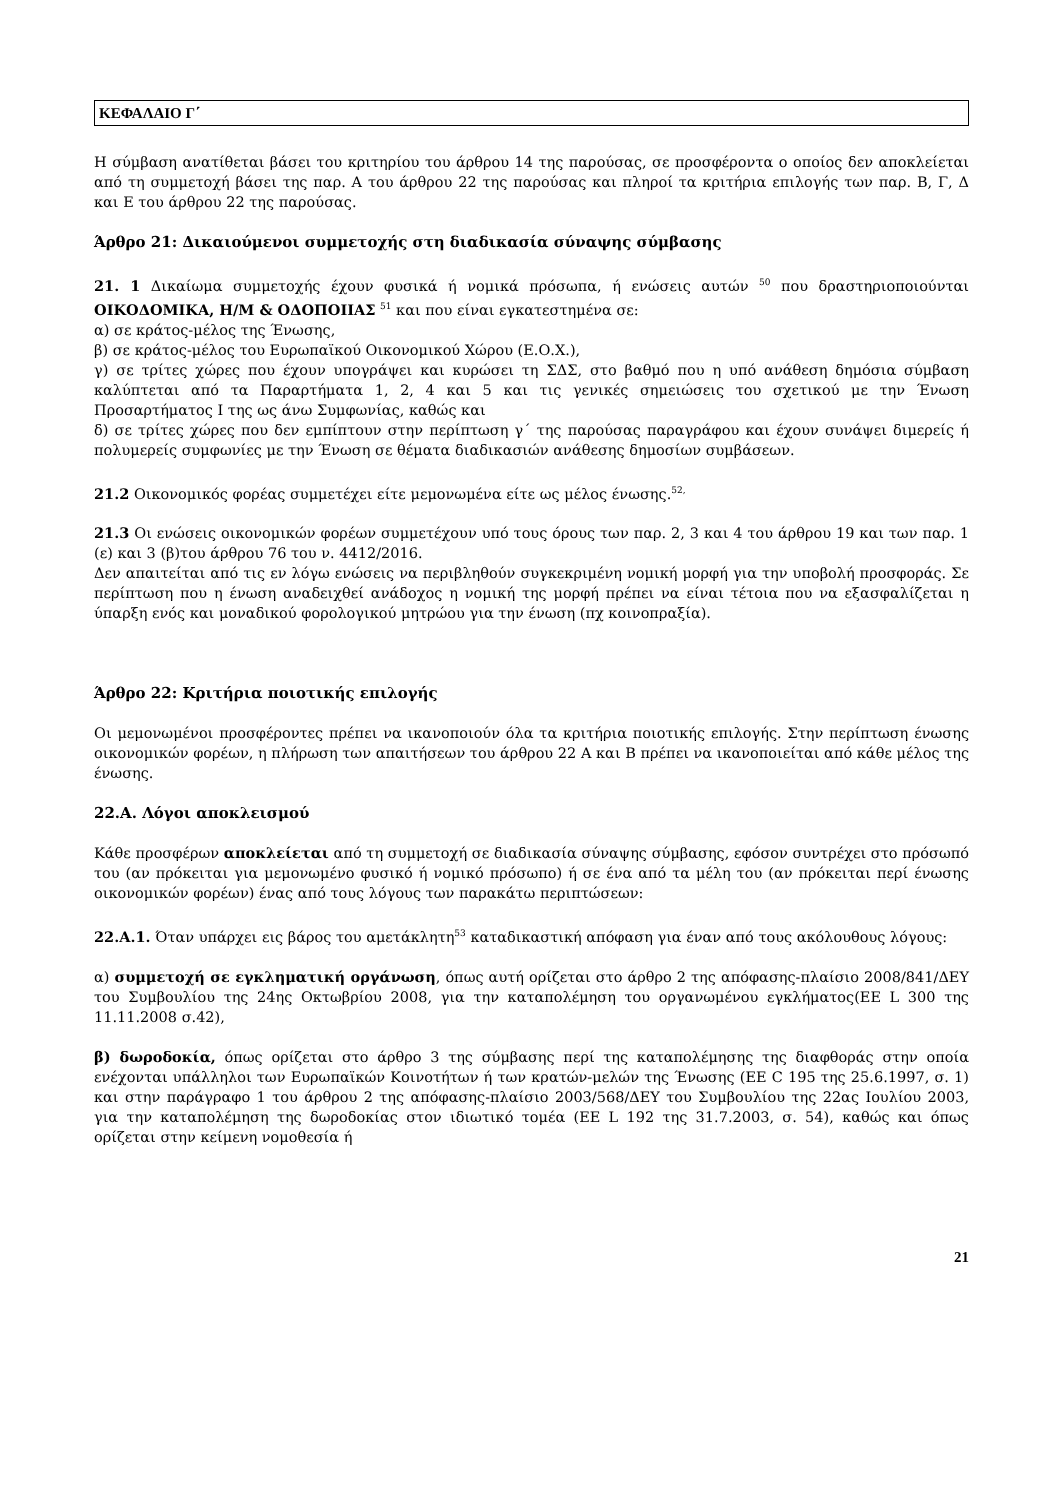ΚΕΦΑΛΑΙΟ Γ΄
Η σύμβαση ανατίθεται βάσει του κριτηρίου του άρθρου 14 της παρούσας, σε προσφέροντα ο οποίος δεν αποκλείεται από τη συμμετοχή βάσει της παρ. Α του άρθρου 22 της παρούσας και πληροί τα κριτήρια επιλογής των παρ. Β, Γ, Δ και Ε του άρθρου 22 της παρούσας.
Άρθρο 21: Δικαιούμενοι συμμετοχής στη διαδικασία σύναψης σύμβασης
21. 1 Δικαίωμα συμμετοχής έχουν φυσικά ή νομικά πρόσωπα, ή ενώσεις αυτών <sup>50</sup> που δραστηριοποιούνται ΟΙΚΟΔΟΜΙΚΑ, Η/Μ & ΟΔΟΠΟΙΙΑΣ <sup>51</sup> και που είναι εγκατεστημένα σε:
α) σε κράτος-μέλος της Ένωσης,
β) σε κράτος-μέλος του Ευρωπαϊκού Οικονομικού Χώρου (Ε.Ο.Χ.),
γ) σε τρίτες χώρες που έχουν υπογράψει και κυρώσει τη ΣΔΣ, στο βαθμό που η υπό ανάθεση δημόσια σύμβαση καλύπτεται από τα Παραρτήματα 1, 2, 4 και 5 και τις γενικές σημειώσεις του σχετικού με την Ένωση Προσαρτήματος Ι της ως άνω Συμφωνίας, καθώς και
δ) σε τρίτες χώρες που δεν εμπίπτουν στην περίπτωση γ΄ της παρούσας παραγράφου και έχουν συνάψει διμερείς ή πολυμερείς συμφωνίες με την Ένωση σε θέματα διαδικασιών ανάθεσης δημοσίων συμβάσεων.
21.2 Οικονομικός φορέας συμμετέχει είτε μεμονωμένα είτε ως μέλος ένωσης.<sup>52,</sup>
21.3 Οι ενώσεις οικονομικών φορέων συμμετέχουν υπό τους όρους των παρ. 2, 3 και 4 του άρθρου 19 και των παρ. 1 (ε) και 3 (β)του άρθρου 76 του ν. 4412/2016.
Δεν απαιτείται από τις εν λόγω ενώσεις να περιβληθούν συγκεκριμένη νομική μορφή για την υποβολή προσφοράς. Σε περίπτωση που η ένωση αναδειχθεί ανάδοχος η νομική της μορφή πρέπει να είναι τέτοια που να εξασφαλίζεται η ύπαρξη ενός και μοναδικού φορολογικού μητρώου για την ένωση (πχ κοινοπραξία).
Άρθρο 22: Κριτήρια ποιοτικής επιλογής
Οι μεμονωμένοι προσφέροντες πρέπει να ικανοποιούν όλα τα κριτήρια ποιοτικής επιλογής. Στην περίπτωση ένωσης οικονομικών φορέων, η πλήρωση των απαιτήσεων του άρθρου 22 Α και Β πρέπει να ικανοποιείται από κάθε μέλος της ένωσης.
22.Α. Λόγοι αποκλεισμού
Κάθε προσφέρων αποκλείεται από τη συμμετοχή σε διαδικασία σύναψης σύμβασης, εφόσον συντρέχει στο πρόσωπό του (αν πρόκειται για μεμονωμένο φυσικό ή νομικό πρόσωπο) ή σε ένα από τα μέλη του (αν πρόκειται περί ένωσης οικονομικών φορέων) ένας από τους λόγους των παρακάτω περιπτώσεων:
22.Α.1. Όταν υπάρχει εις βάρος του αμετάκλητη<sup>53</sup> καταδικαστική απόφαση για έναν από τους ακόλουθους λόγους:
α) συμμετοχή σε εγκληματική οργάνωση, όπως αυτή ορίζεται στο άρθρο 2 της απόφασης-πλαίσιο 2008/841/ΔΕΥ του Συμβουλίου της 24ης Οκτωβρίου 2008, για την καταπολέμηση του οργανωμένου εγκλήματος(ΕΕ L 300 της 11.11.2008 σ.42),
β) δωροδοκία, όπως ορίζεται στο άρθρο 3 της σύμβασης περί της καταπολέμησης της διαφθοράς στην οποία ενέχονται υπάλληλοι των Ευρωπαϊκών Κοινοτήτων ή των κρατών-μελών της Ένωσης (ΕΕ C 195 της 25.6.1997, σ. 1) και στην παράγραφο 1 του άρθρου 2 της απόφασης-πλαίσιο 2003/568/ΔΕΥ του Συμβουλίου της 22ας Ιουλίου 2003, για την καταπολέμηση της δωροδοκίας στον ιδιωτικό τομέα (ΕΕ L 192 της 31.7.2003, σ. 54), καθώς και όπως ορίζεται στην κείμενη νομοθεσία ή
21